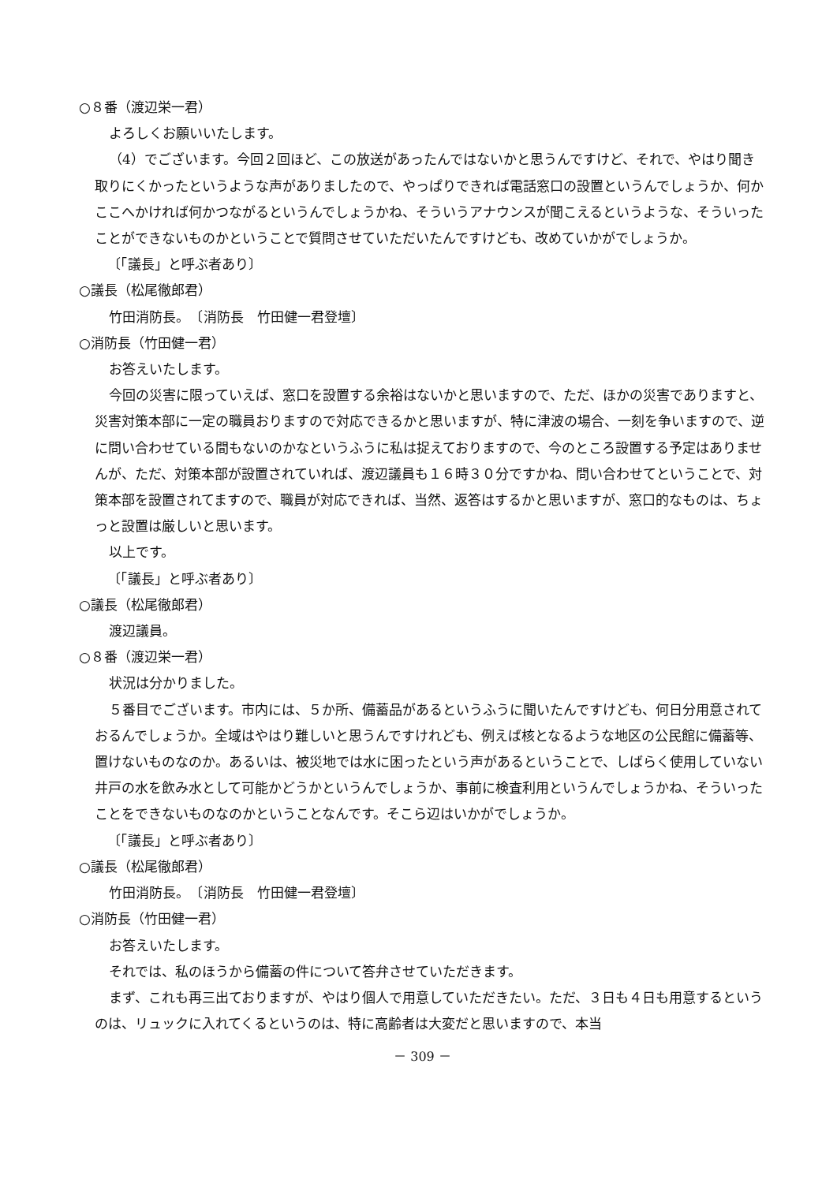○８番（渡辺栄一君）
よろしくお願いいたします。
（4）でございます。今回２回ほど、この放送があったんではないかと思うんですけど、それで、やはり聞き取りにくかったというような声がありましたので、やっぱりできれば電話窓口の設置というんでしょうか、何かここへかければ何かつながるというんでしょうかね、そういうアナウンスが聞こえるというような、そういったことができないものかということで質問させていただいたんですけども、改めていかがでしょうか。
〔「議長」と呼ぶ者あり〕
○議長（松尾徹郎君）
竹田消防長。　〔消防長　竹田健一君登壇〕
○消防長（竹田健一君）
お答えいたします。
今回の災害に限っていえば、窓口を設置する余裕はないかと思いますので、ただ、ほかの災害でありますと、災害対策本部に一定の職員おりますので対応できるかと思いますが、特に津波の場合、一刻を争いますので、逆に問い合わせている間もないのかなというふうに私は捉えておりますので、今のところ設置する予定はありませんが、ただ、対策本部が設置されていれば、渡辺議員も１６時３０分ですかね、問い合わせてということで、対策本部を設置されてますので、職員が対応できれば、当然、返答はするかと思いますが、窓口的なものは、ちょっと設置は厳しいと思います。
以上です。
〔「議長」と呼ぶ者あり〕
○議長（松尾徹郎君）
渡辺議員。
○８番（渡辺栄一君）
状況は分かりました。
５番目でございます。市内には、５か所、備蓄品があるというふうに聞いたんですけども、何日分用意されておるんでしょうか。全域はやはり難しいと思うんですけれども、例えば核となるような地区の公民館に備蓄等、置けないものなのか。あるいは、被災地では水に困ったという声があるということで、しばらく使用していない井戸の水を飲み水として可能かどうかというんでしょうか、事前に検査利用というんでしょうかね、そういったことをできないものなのかということなんです。そこら辺はいかがでしょうか。
〔「議長」と呼ぶ者あり〕
○議長（松尾徹郎君）
竹田消防長。　〔消防長　竹田健一君登壇〕
○消防長（竹田健一君）
お答えいたします。
それでは、私のほうから備蓄の件について答弁させていただきます。
まず、これも再三出ておりますが、やはり個人で用意していただきたい。ただ、３日も４日も用意するというのは、リュックに入れてくるというのは、特に高齢者は大変だと思いますので、本当
－ 309 －